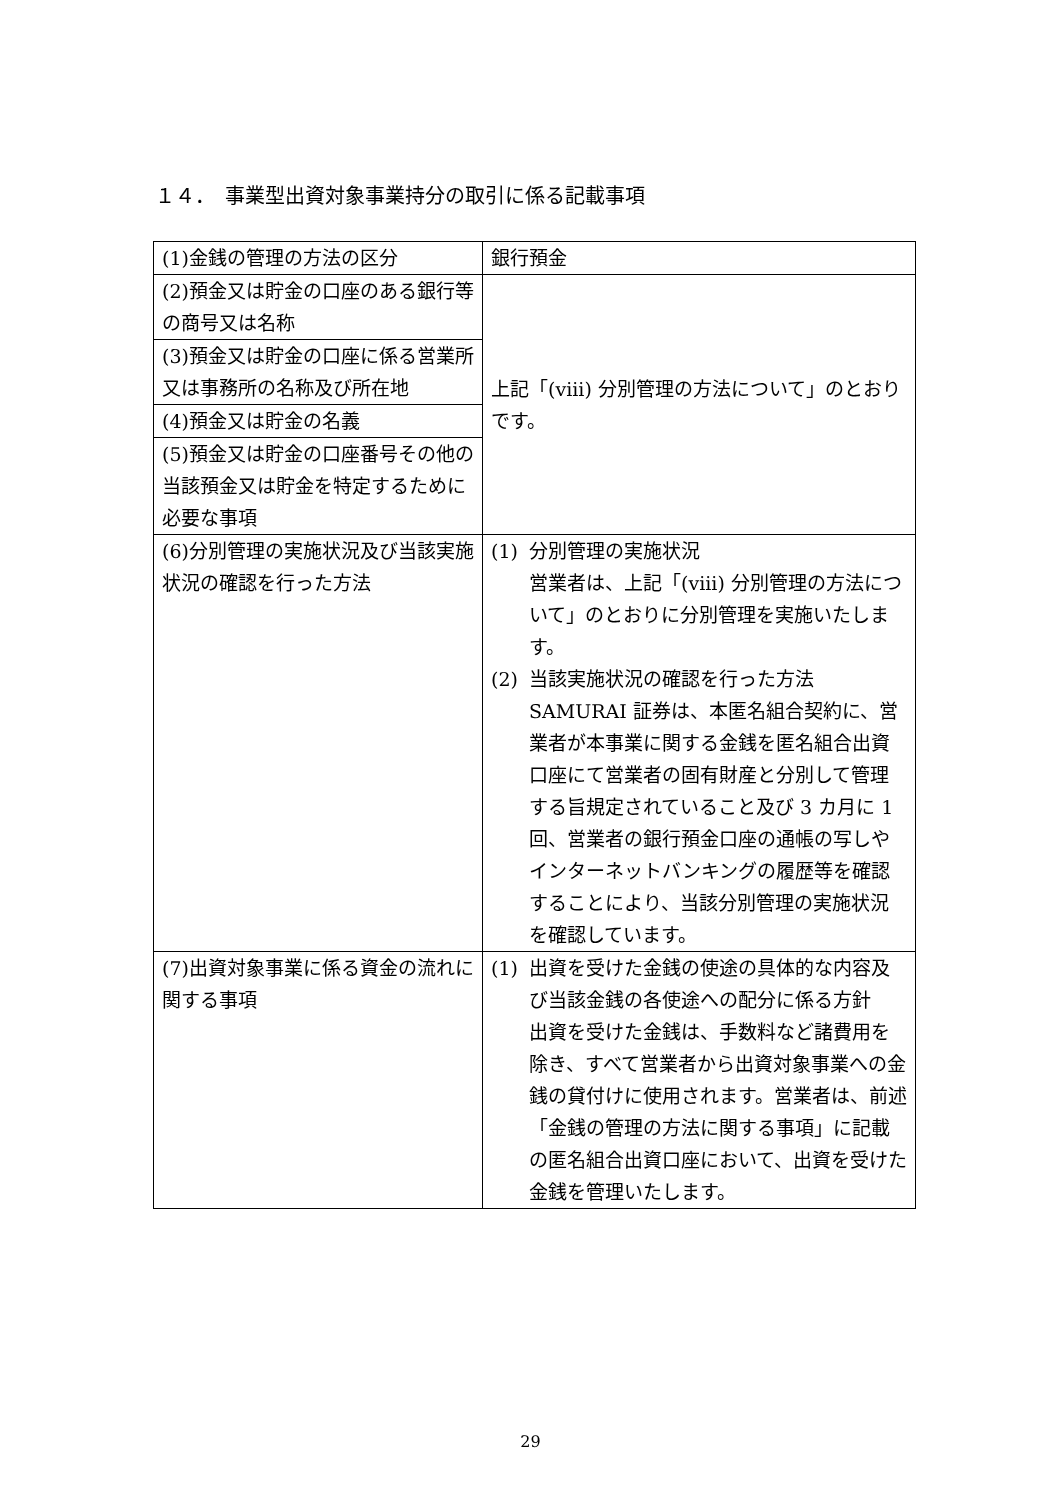１４．　事業型出資対象事業持分の取引に係る記載事項
| (1)金銭の管理の方法の区分 | 銀行預金 |
| (2)預金又は貯金の口座のある銀行等の商号又は名称 | 上記「(viii) 分別管理の方法について」のとおりです。 |
| (3)預金又は貯金の口座に係る営業所又は事務所の名称及び所在地 | |
| (4)預金又は貯金の名義 | |
| (5)預金又は貯金の口座番号その他の当該預金又は貯金を特定するために必要な事項 | |
| (6)分別管理の実施状況及び当該実施状況の確認を行った方法 | (1) 分別管理の実施状況 営業者は、上記「(viii) 分別管理の方法について」のとおりに分別管理を実施いたします。 (2) 当該実施状況の確認を行った方法 SAMURAI 証券は、本匿名組合契約に、営業者が本事業に関する金銭を匿名組合出資口座にて営業者の固有財産と分別して管理する旨規定されていること及び 3 カ月に 1 回、営業者の銀行預金口座の通帳の写しやインターネットバンキングの履歴等を確認することにより、当該分別管理の実施状況を確認しています。 |
| (7)出資対象事業に係る資金の流れに関する事項 | (1) 出資を受けた金銭の使途の具体的な内容及び当該金銭の各使途への配分に係る方針 出資を受けた金銭は、手数料など諸費用を除き、すべて営業者から出資対象事業への金銭の貸付けに使用されます。営業者は、前述「金銭の管理の方法に関する事項」に記載の匿名組合出資口座において、出資を受けた金銭を管理いたします。 |
29